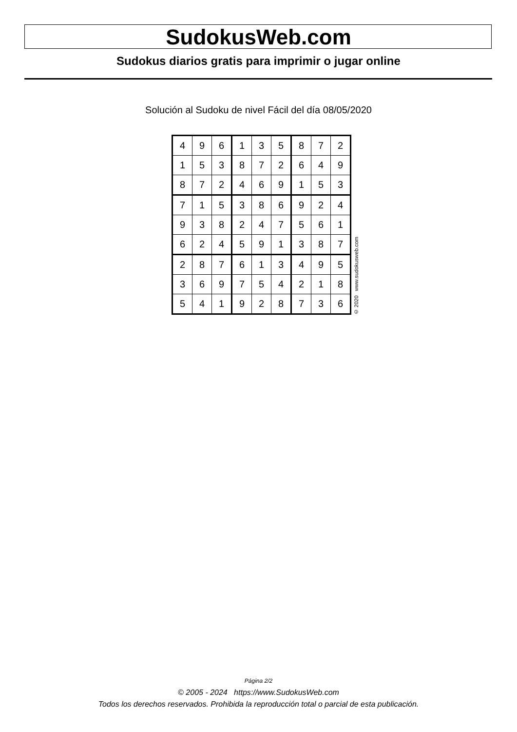SudokusWeb.com
Sudokus diarios gratis para imprimir o jugar online
Solución al Sudoku de nivel Fácil del día 08/05/2020
| 4 | 9 | 6 | 1 | 3 | 5 | 8 | 7 | 2 |
| 1 | 5 | 3 | 8 | 7 | 2 | 6 | 4 | 9 |
| 8 | 7 | 2 | 4 | 6 | 9 | 1 | 5 | 3 |
| 7 | 1 | 5 | 3 | 8 | 6 | 9 | 2 | 4 |
| 9 | 3 | 8 | 2 | 4 | 7 | 5 | 6 | 1 |
| 6 | 2 | 4 | 5 | 9 | 1 | 3 | 8 | 7 |
| 2 | 8 | 7 | 6 | 1 | 3 | 4 | 9 | 5 |
| 3 | 6 | 9 | 7 | 5 | 4 | 2 | 1 | 8 |
| 5 | 4 | 1 | 9 | 2 | 8 | 7 | 3 | 6 |
© 2020 www.sudokusweb.com
Página 2/2
© 2005 - 2024 https://www.SudokusWeb.com
Todos los derechos reservados. Prohibida la reproducción total o parcial de esta publicación.